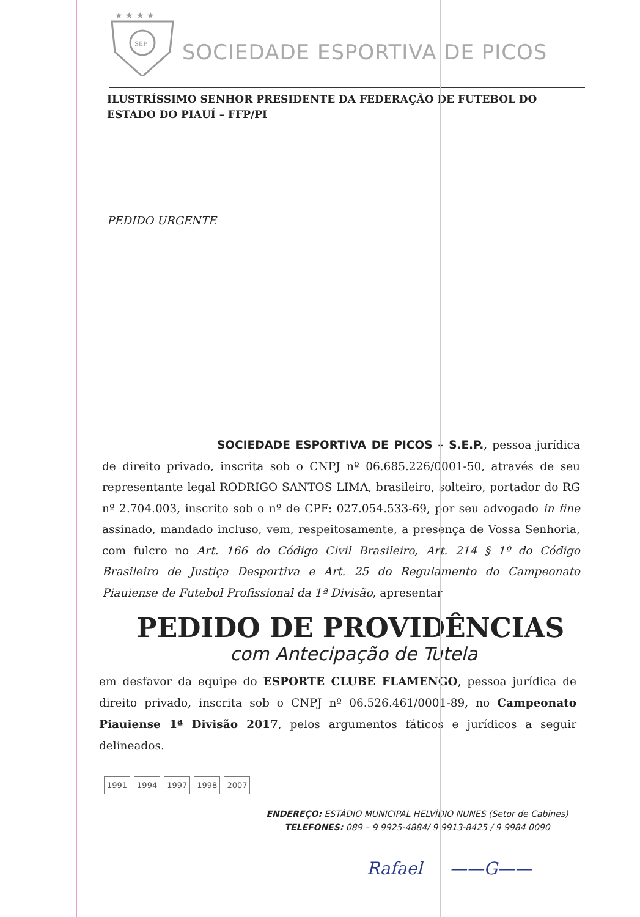SEP
★ ★ ★ ★
SOCIEDADE ESPORTIVA DE PICOS
ILUSTRÍSSIMO SENHOR PRESIDENTE DA FEDERAÇÃO DE FUTEBOL DO ESTADO DO PIAUÍ – FFP/PI
PEDIDO URGENTE
SOCIEDADE ESPORTIVA DE PICOS – S.E.P., pessoa jurídica de direito privado, inscrita sob o CNPJ nº 06.685.226/0001-50, através de seu representante legal RODRIGO SANTOS LIMA, brasileiro, solteiro, portador do RG nº 2.704.003, inscrito sob o nº de CPF: 027.054.533-69, por seu advogado in fine assinado, mandado incluso, vem, respeitosamente, a presença de Vossa Senhoria, com fulcro no Art. 166 do Código Civil Brasileiro, Art. 214 § 1º do Código Brasileiro de Justiça Desportiva e Art. 25 do Regulamento do Campeonato Piauiense de Futebol Profissional da 1ª Divisão, apresentar
PEDIDO DE PROVIDÊNCIAS
com Antecipação de Tutela
em desfavor da equipe do ESPORTE CLUBE FLAMENGO, pessoa jurídica de direito privado, inscrita sob o CNPJ nº 06.526.461/0001-89, no Campeonato Piauiense 1ª Divisão 2017, pelos argumentos fáticos e jurídicos a seguir delineados.
1991 1994 1997 1998 2007
ENDEREÇO: ESTÁDIO MUNICIPAL HELVÍDIO NUNES (Setor de Cabines)
TELEFONES: 089 – 9 9925-4884/ 9 9913-8425 / 9 9984 0090
Rafael ——G——